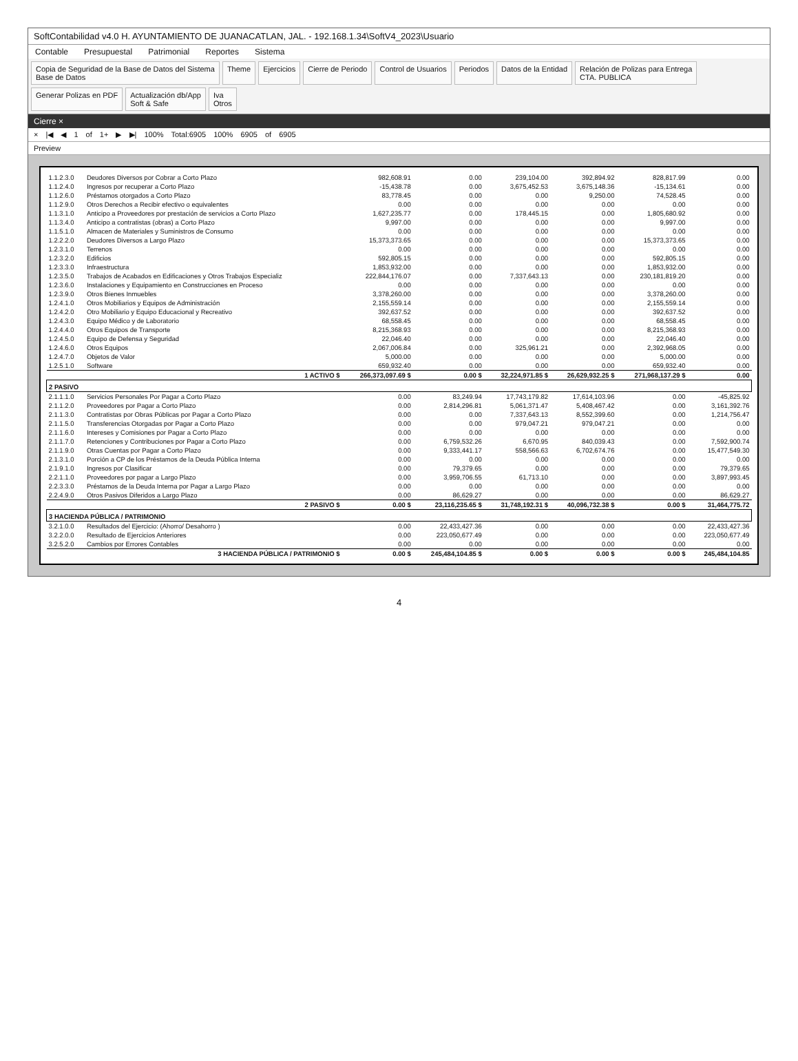SoftContabilidad v4.0 H. AYUNTAMIENTO DE JUANACATLAN, JAL. - 192.168.1.34\SoftV4_2023\Usuario
Contable Presupuestal Patrimonial Reportes Sistema
Copia de Seguridad de la Base de Datos del Sistema
Base de Datos
Theme
Ejercicios
Cierre de Periodo
Control de Usuarios
Periodos
Datos de la Entidad
Relación de Polizas para Entrega
CTA. PUBLICA
Generar Polizas en PDF
Actualización db/App
Soft & Safe
Iva
Otros
Cierre ×
× |◀ ◀ 1 of 1+ ▶ ▶| 100% Total:6905 100% 6905 of 6905
Preview
| 1.1.2.3.0 | Deudores Diversos por Cobrar a Corto Plazo | 982,608.91 | 0.00 | 239,104.00 | 392,894.92 | 828,817.99 | 0.00 |
| 1.1.2.4.0 | Ingresos por recuperar a Corto Plazo | -15,438.78 | 0.00 | 3,675,452.53 | 3,675,148.36 | -15,134.61 | 0.00 |
| 1.1.2.6.0 | Préstamos otorgados a Corto Plazo | 83,778.45 | 0.00 | 0.00 | 9,250.00 | 74,528.45 | 0.00 |
| 1.1.2.9.0 | Otros Derechos a Recibir efectivo o equivalentes | 0.00 | 0.00 | 0.00 | 0.00 | 0.00 | 0.00 |
| 1.1.3.1.0 | Anticipo a Proveedores por prestación de servicios a Corto Plazo | 1,627,235.77 | 0.00 | 178,445.15 | 0.00 | 1,805,680.92 | 0.00 |
| 1.1.3.4.0 | Anticipo a contratistas (obras) a Corto Plazo | 9,997.00 | 0.00 | 0.00 | 0.00 | 9,997.00 | 0.00 |
| 1.1.5.1.0 | Almacen de Materiales y Suministros de Consumo | 0.00 | 0.00 | 0.00 | 0.00 | 0.00 | 0.00 |
| 1.2.2.2.0 | Deudores Diversos a Largo Plazo | 15,373,373.65 | 0.00 | 0.00 | 0.00 | 15,373,373.65 | 0.00 |
| 1.2.3.1.0 | Terrenos | 0.00 | 0.00 | 0.00 | 0.00 | 0.00 | 0.00 |
| 1.2.3.2.0 | Edificios | 592,805.15 | 0.00 | 0.00 | 0.00 | 592,805.15 | 0.00 |
| 1.2.3.3.0 | Infraestructura | 1,853,932.00 | 0.00 | 0.00 | 0.00 | 1,853,932.00 | 0.00 |
| 1.2.3.5.0 | Trabajos de Acabados en Edificaciones y Otros Trabajos Especializ | 222,844,176.07 | 0.00 | 7,337,643.13 | 0.00 | 230,181,819.20 | 0.00 |
| 1.2.3.6.0 | Instalaciones y Equipamiento en Construcciones en Proceso | 0.00 | 0.00 | 0.00 | 0.00 | 0.00 | 0.00 |
| 1.2.3.9.0 | Otros Bienes Inmuebles | 3,378,260.00 | 0.00 | 0.00 | 0.00 | 3,378,260.00 | 0.00 |
| 1.2.4.1.0 | Otros Mobiliarios y Equipos de Administración | 2,155,559.14 | 0.00 | 0.00 | 0.00 | 2,155,559.14 | 0.00 |
| 1.2.4.2.0 | Otro Mobiliario y Equipo Educacional y Recreativo | 392,637.52 | 0.00 | 0.00 | 0.00 | 392,637.52 | 0.00 |
| 1.2.4.3.0 | Equipo Médico y de Laboratorio | 68,558.45 | 0.00 | 0.00 | 0.00 | 68,558.45 | 0.00 |
| 1.2.4.4.0 | Otros Equipos de Transporte | 8,215,368.93 | 0.00 | 0.00 | 0.00 | 8,215,368.93 | 0.00 |
| 1.2.4.5.0 | Equipo de Defensa y Seguridad | 22,046.40 | 0.00 | 0.00 | 0.00 | 22,046.40 | 0.00 |
| 1.2.4.6.0 | Otros Equipos | 2,067,006.84 | 0.00 | 325,961.21 | 0.00 | 2,392,968.05 | 0.00 |
| 1.2.4.7.0 | Objetos de Valor | 5,000.00 | 0.00 | 0.00 | 0.00 | 5,000.00 | 0.00 |
| 1.2.5.1.0 | Software | 659,932.40 | 0.00 | 0.00 | 0.00 | 659,932.40 | 0.00 |
| | 1 ACTIVO $ | 266,373,097.69 $ | 0.00 $ | 32,224,971.85 $ | 26,629,932.25 $ | 271,968,137.29 $ | 0.00 |
| 2 PASIVO | | | | | | | |
| 2.1.1.1.0 | Servicios Personales Por Pagar a Corto Plazo | 0.00 | 83,249.94 | 17,743,179.82 | 17,614,103.96 | 0.00 | -45,825.92 |
| 2.1.1.2.0 | Proveedores por Pagar a Corto Plazo | 0.00 | 2,814,296.81 | 5,061,371.47 | 5,408,467.42 | 0.00 | 3,161,392.76 |
| 2.1.1.3.0 | Contratistas por Obras Públicas por Pagar a Corto Plazo | 0.00 | 0.00 | 7,337,643.13 | 8,552,399.60 | 0.00 | 1,214,756.47 |
| 2.1.1.5.0 | Transferencias Otorgadas por Pagar a Corto Plazo | 0.00 | 0.00 | 979,047.21 | 979,047.21 | 0.00 | 0.00 |
| 2.1.1.6.0 | Intereses y Comisiones por Pagar a Corto Plazo | 0.00 | 0.00 | 0.00 | 0.00 | 0.00 | 0.00 |
| 2.1.1.7.0 | Retenciones y Contribuciones por Pagar a Corto Plazo | 0.00 | 6,759,532.26 | 6,670.95 | 840,039.43 | 0.00 | 7,592,900.74 |
| 2.1.1.9.0 | Otras Cuentas por Pagar a Corto Plazo | 0.00 | 9,333,441.17 | 558,566.63 | 6,702,674.76 | 0.00 | 15,477,549.30 |
| 2.1.3.1.0 | Porción a CP de los Préstamos de la Deuda Pública Interna | 0.00 | 0.00 | 0.00 | 0.00 | 0.00 | 0.00 |
| 2.1.9.1.0 | Ingresos por Clasificar | 0.00 | 79,379.65 | 0.00 | 0.00 | 0.00 | 79,379.65 |
| 2.2.1.1.0 | Proveedores por pagar a Largo Plazo | 0.00 | 3,959,706.55 | 61,713.10 | 0.00 | 0.00 | 3,897,993.45 |
| 2.2.3.3.0 | Préstamos de la Deuda Interna por Pagar a Largo Plazo | 0.00 | 0.00 | 0.00 | 0.00 | 0.00 | 0.00 |
| 2.2.4.9.0 | Otros Pasivos Diferidos a Largo Plazo | 0.00 | 86,629.27 | 0.00 | 0.00 | 0.00 | 86,629.27 |
| | 2 PASIVO $ | 0.00 $ | 23,116,235.65 $ | 31,748,192.31 $ | 40,096,732.38 $ | 0.00 $ | 31,464,775.72 |
| 3 HACIENDA PÚBLICA / PATRIMONIO | | | | | | | |
| 3.2.1.0.0 | Resultados del Ejercicio: (Ahorro/ Desahorro ) | 0.00 | 22,433,427.36 | 0.00 | 0.00 | 0.00 | 22,433,427.36 |
| 3.2.2.0.0 | Resultado de Ejercicios Anteriores | 0.00 | 223,050,677.49 | 0.00 | 0.00 | 0.00 | 223,050,677.49 |
| 3.2.5.2.0 | Cambios por Errores Contables | 0.00 | 0.00 | 0.00 | 0.00 | 0.00 | 0.00 |
| | 3 HACIENDA PÚBLICA / PATRIMONIO $ | 0.00 $ | 245,484,104.85 $ | 0.00 $ | 0.00 $ | 0.00 $ | 245,484,104.85 |
4